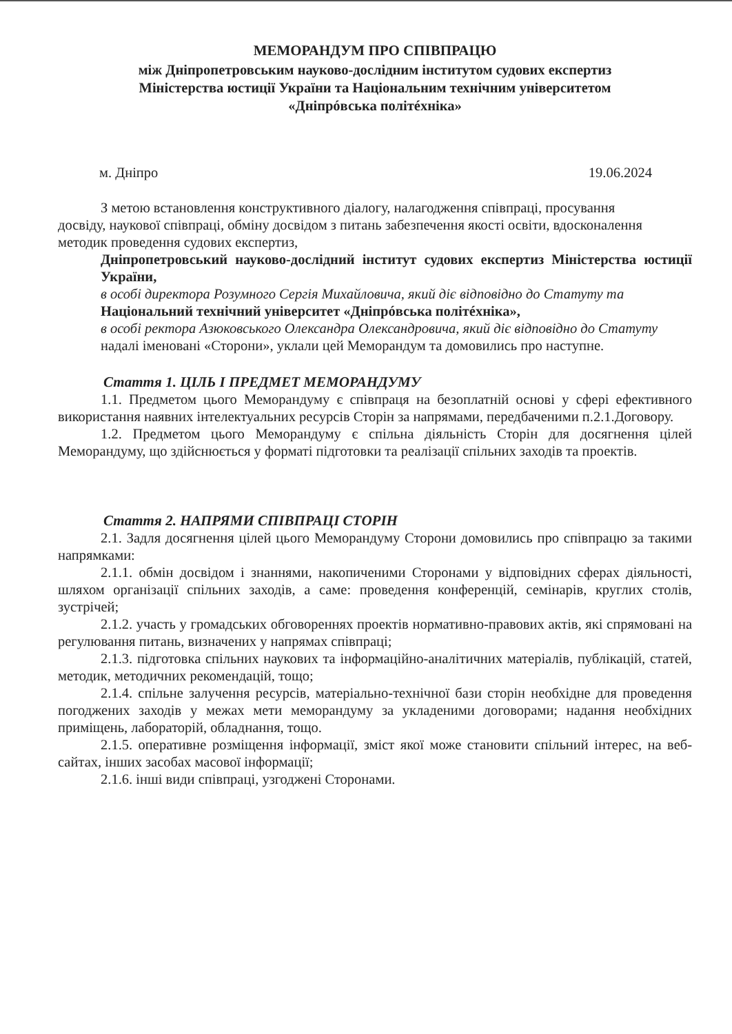МЕМОРАНДУМ ПРО СПІВПРАЦЮ
між Дніпропетровським науково-дослідним інститутом судових експертиз
Міністерства юстиції України та Національним технічним університетом
«Дніпрóвська політéхніка»
м. Дніпро 19.06.2024
З метою встановлення конструктивного діалогу, налагодження співпраці, просування досвіду, наукової співпраці, обміну досвідом з питань забезпечення якості освіти, вдосконалення методик проведення судових експертиз,
Дніпропетровський науково-дослідний інститут судових експертиз Міністерства юстиції України,
в особі директора Розумного Сергія Михайловича, який діє відповідно до Статуту та
Національний технічний університет «Дніпрóвська політéхніка»,
в особі ректора Азюковського Олександра Олександровича, який діє відповідно до Статуту
надалі іменовані «Сторони», уклали цей Меморандум та домовились про наступне.
Стаття 1. ЦІЛЬ І ПРЕДМЕТ МЕМОРАНДУМУ
1.1. Предметом цього Меморандуму є співпраця на безоплатній основі у сфері ефективного використання наявних інтелектуальних ресурсів Сторін за напрямами, передбаченими п.2.1.Договору.
1.2. Предметом цього Меморандуму є спільна діяльність Сторін для досягнення цілей Меморандуму, що здійснюється у форматі підготовки та реалізації спільних заходів та проектів.
Стаття 2. НАПРЯМИ СПІВПРАЦІ СТОРІН
2.1. Задля досягнення цілей цього Меморандуму Сторони домовились про співпрацю за такими напрямками:
2.1.1. обмін досвідом і знаннями, накопиченими Сторонами у відповідних сферах діяльності, шляхом організації спільних заходів, а саме: проведення конференцій, семінарів, круглих столів, зустрічей;
2.1.2. участь у громадських обговореннях проектів нормативно-правових актів, які спрямовані на регулювання питань, визначених у напрямах співпраці;
2.1.3. підготовка спільних наукових та інформаційно-аналітичних матеріалів, публікацій, статей, методик, методичних рекомендацій, тощо;
2.1.4. спільне залучення ресурсів, матеріально-технічної бази сторін необхідне для проведення погоджених заходів у межах мети меморандуму за укладеними договорами; надання необхідних приміщень, лабораторій, обладнання, тощо.
2.1.5. оперативне розміщення інформації, зміст якої може становити спільний інтерес, на веб-сайтах, інших засобах масової інформації;
2.1.6. інші види співпраці, узгоджені Сторонами.